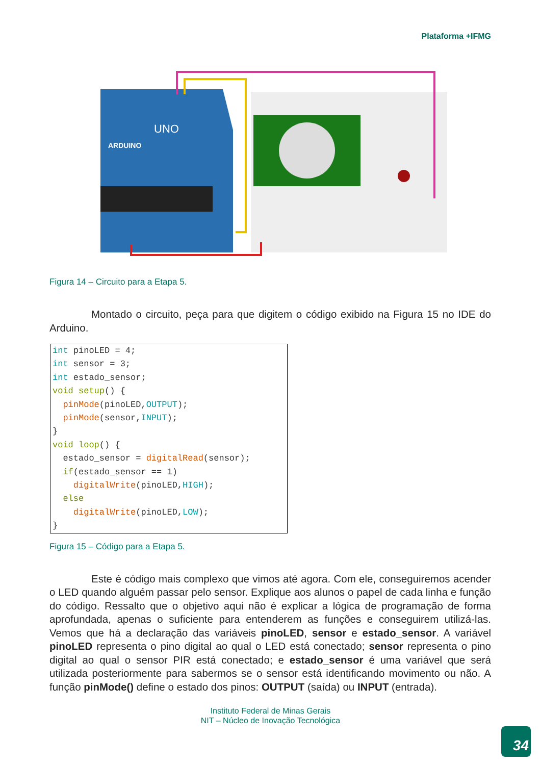Plataforma +IFMG
ARDUINO
UNO
Figura 14 – Circuito para a Etapa 5.
    Montado o circuito, peça para que digitem o código exibido na Figura 15 no IDE do Arduino.
int pinoLED = 4; int sensor = 3; int estado_sensor; void setup() { pinMode(pinoLED,OUTPUT); pinMode(sensor,INPUT); } void loop() { estado_sensor = digitalRead(sensor); if(estado_sensor == 1) digitalWrite(pinoLED,HIGH); else digitalWrite(pinoLED,LOW); }
Figura 15 – Código para a Etapa 5.
    Este é código mais complexo que vimos até agora. Com ele, conseguiremos acender o LED quando alguém passar pelo sensor. Explique aos alunos o papel de cada linha e função do código. Ressalto que o objetivo aqui não é explicar a lógica de programação de forma aprofundada, apenas o suficiente para entenderem as funções e conseguirem utilizá-las. Vemos que há a declaração das variáveis pinoLED, sensor e estado_sensor. A variável pinoLED representa o pino digital ao qual o LED está conectado; sensor representa o pino digital ao qual o sensor PIR está conectado; e estado_sensor é uma variável que será utilizada posteriormente para sabermos se o sensor está identificando movimento ou não. A função pinMode() define o estado dos pinos: OUTPUT (saída) ou INPUT (entrada).
Instituto Federal de Minas Gerais
NIT – Núcleo de Inovação Tecnológica
34